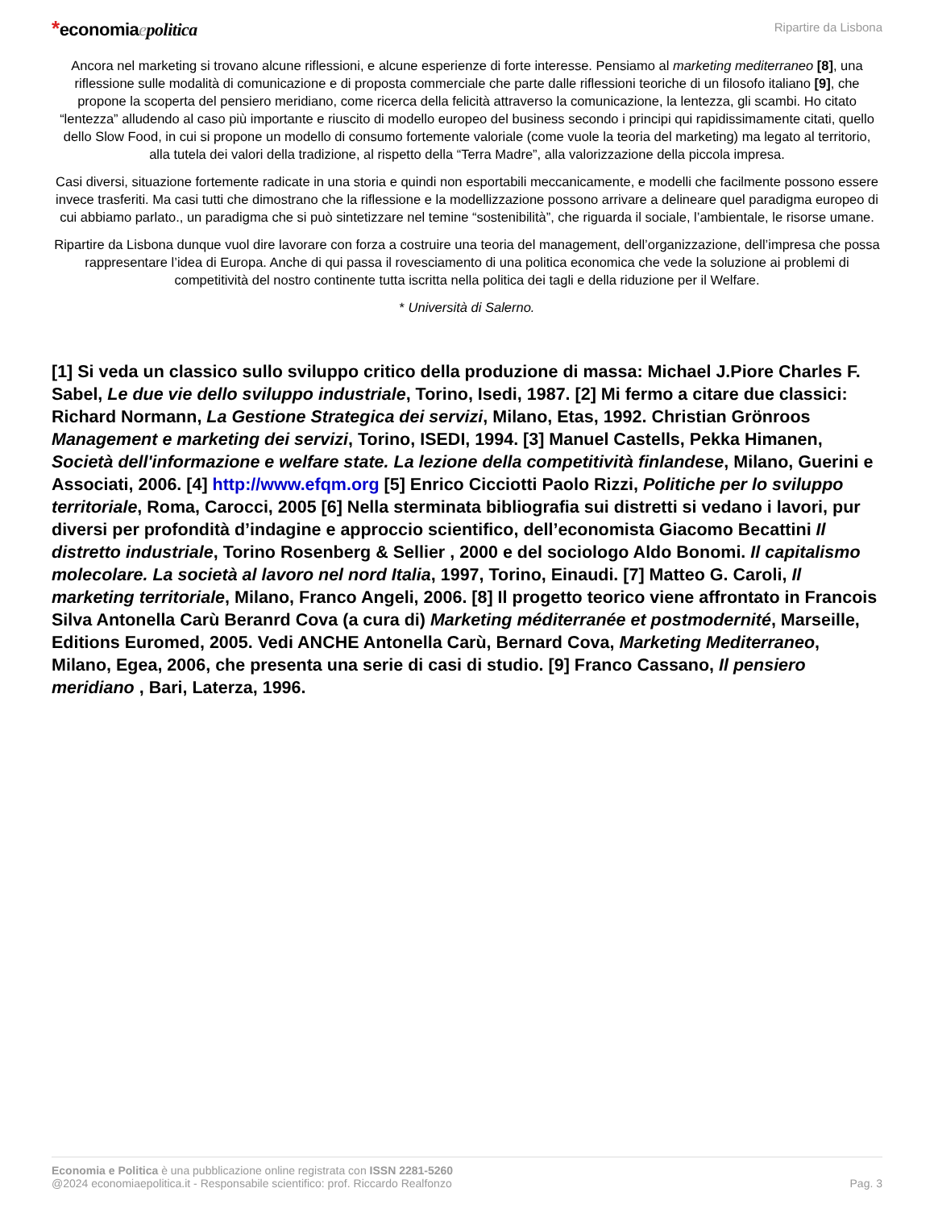*economiaepolitica
Ripartire da Lisbona
Ancora nel marketing si trovano alcune riflessioni, e alcune esperienze di forte interesse. Pensiamo al marketing mediterraneo [8], una riflessione sulle modalità di comunicazione e di proposta commerciale che parte dalle riflessioni teoriche di un filosofo italiano [9], che propone la scoperta del pensiero meridiano, come ricerca della felicità attraverso la comunicazione, la lentezza, gli scambi. Ho citato “lentezza” alludendo al caso più importante e riuscito di modello europeo del business secondo i principi qui rapidissimamente citati, quello dello Slow Food, in cui si propone un modello di consumo fortemente valoriale (come vuole la teoria del marketing) ma legato al territorio, alla tutela dei valori della tradizione, al rispetto della “Terra Madre”, alla valorizzazione della piccola impresa.
Casi diversi, situazione fortemente radicate in una storia e quindi non esportabili meccanicamente, e modelli che facilmente possono essere invece trasferiti. Ma casi tutti che dimostrano che la riflessione e la modellizzazione possono arrivare a delineare quel paradigma europeo di cui abbiamo parlato., un paradigma che si può sintetizzare nel temine “sostenibilità”, che riguarda il sociale, l’ambientale, le risorse umane.
Ripartire da Lisbona dunque vuol dire lavorare con forza a costruire una teoria del management, dell’organizzazione, dell’impresa che possa rappresentare l’idea di Europa. Anche di qui passa il rovesciamento di una politica economica che vede la soluzione ai problemi di competitività del nostro continente tutta iscritta nella politica dei tagli e della riduzione per il Welfare.
* Università di Salerno.
[1] Si veda un classico sullo sviluppo critico della produzione di massa: Michael J.Piore Charles F. Sabel, Le due vie dello sviluppo industriale, Torino, Isedi, 1987. [2] Mi fermo a citare due classici: Richard Normann, La Gestione Strategica dei servizi, Milano, Etas, 1992. Christian Grönroos Management e marketing dei servizi, Torino, ISEDI, 1994. [3] Manuel Castells, Pekka Himanen, Società dell'informazione e welfare state. La lezione della competitività finlandese, Milano, Guerini e Associati, 2006. [4] http://www.efqm.org [5] Enrico Cicciotti Paolo Rizzi, Politiche per lo sviluppo territoriale, Roma, Carocci, 2005 [6] Nella sterminata bibliografia sui distretti si vedano i lavori, pur diversi per profondità d’indagine e approccio scientifico, dell’economista Giacomo Becattini Il distretto industriale, Torino Rosenberg & Sellier , 2000 e del sociologo Aldo Bonomi. Il capitalismo molecolare. La società al lavoro nel nord Italia, 1997, Torino, Einaudi. [7] Matteo G. Caroli, Il marketing territoriale, Milano, Franco Angeli, 2006. [8] Il progetto teorico viene affrontato in Francois Silva Antonella Carù Beranrd Cova (a cura di) Marketing méditerranée et postmodernité, Marseille, Editions Euromed, 2005. Vedi ANCHE Antonella Carù, Bernard Cova, Marketing Mediterraneo, Milano, Egea, 2006, che presenta una serie di casi di studio. [9] Franco Cassano, Il pensiero meridiano , Bari, Laterza, 1996.
Economia e Politica è una pubblicazione online registrata con ISSN 2281-5260
@2024 economiaepolitica.it - Responsabile scientifico: prof. Riccardo Realfonzo
Pag. 3